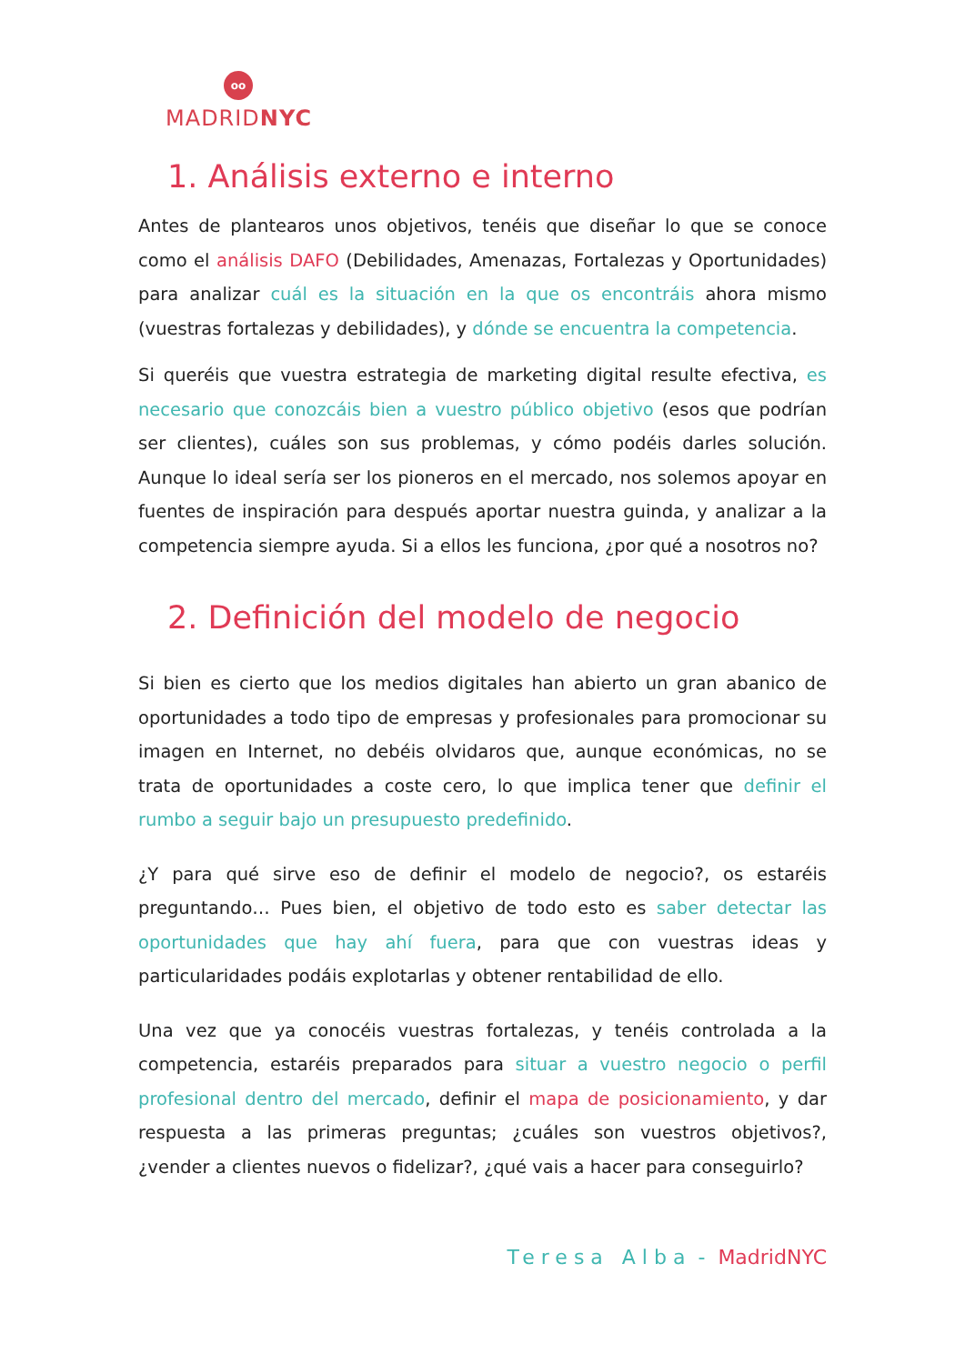oo
MADRIDNYC
1. Análisis externo e interno
Antes de planteаros unos objetivos, tenéis que diseñar lo que se conoce como el análisis DAFO (Debilidades, Amenazas, Fortalezas y Oportunidades) para analizar cuál es la situación en la que os encontráis ahora mismo (vuestras fortalezas y debilidades), y dónde se encuentra la competencia.
Si queréis que vuestra estrategia de marketing digital resulte efectiva, es necesario que conozcáis bien a vuestro público objetivo (esos que podrían ser clientes), cuáles son sus problemas, y cómo podéis darles solución. Aunque lo ideal sería ser los pioneros en el mercado, nos solemos apoyar en fuentes de inspiración para después aportar nuestra guinda, y analizar a la competencia siempre ayuda. Si a ellos les funciona, ¿por qué a nosotros no?
2. Definición del modelo de negocio
Si bien es cierto que los medios digitales han abierto un gran abanico de oportunidades a todo tipo de empresas y profesionales para promocionar su imagen en Internet, no debéis olvidaros que, aunque económicas, no se trata de oportunidades a coste cero, lo que implica tener que definir el rumbo a seguir bajo un presupuesto predefinido.
¿Y para qué sirve eso de definir el modelo de negocio?, os estaréis preguntando… Pues bien, el objetivo de todo esto es saber detectar las oportunidades que hay ahí fuera, para que con vuestras ideas y particularidades podáis explotarlas y obtener rentabilidad de ello.
Una vez que ya conocéis vuestras fortalezas, y tenéis controlada a la competencia, estaréis preparados para situar a vuestro negocio o perfil profesional dentro del mercado, definir el mapa de posicionamiento, y dar respuesta a las primeras preguntas; ¿cuáles son vuestros objetivos?, ¿vender a clientes nuevos o fidelizar?, ¿qué vais a hacer para conseguirlo?
Teresa Alba - MadridNYC